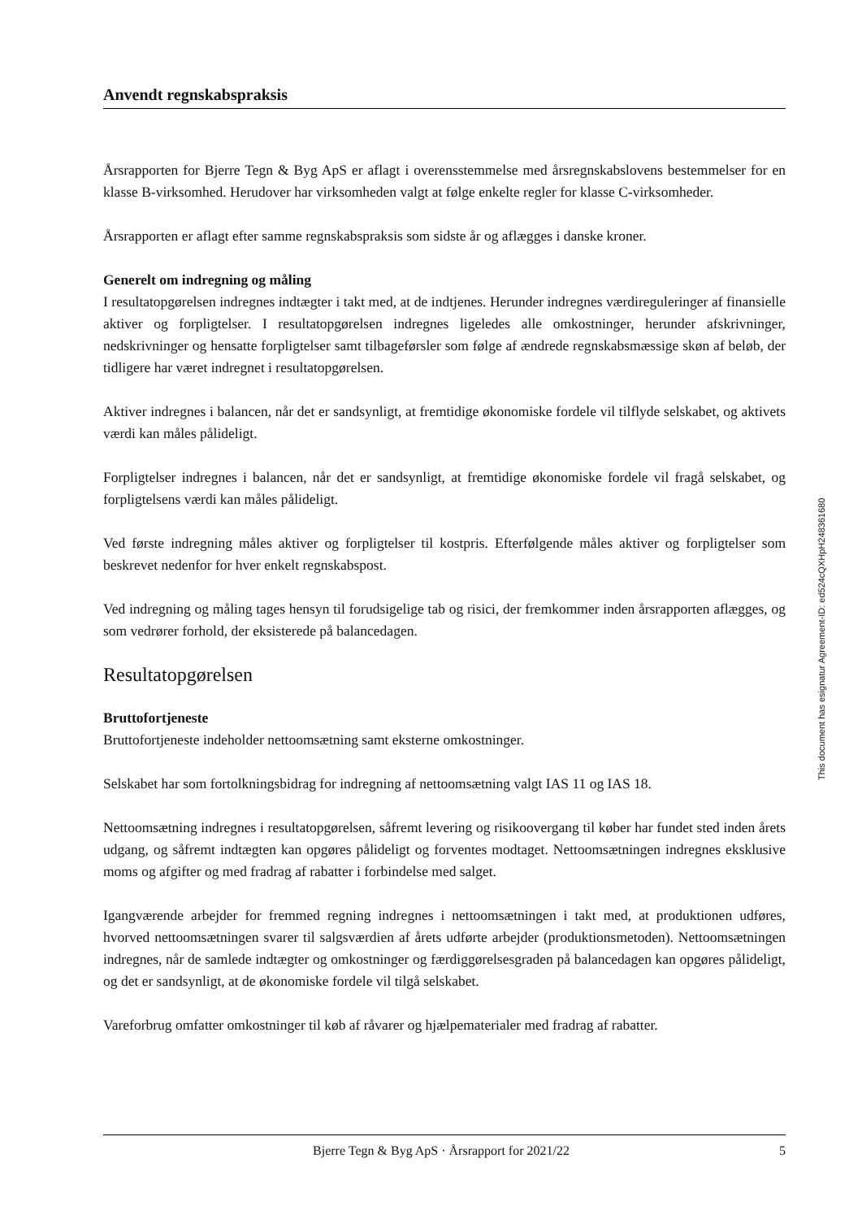Anvendt regnskabspraksis
Årsrapporten for Bjerre Tegn & Byg ApS er aflagt i overensstemmelse med årsregnskabslovens bestemmelser for en klasse B-virksomhed. Herudover har virksomheden valgt at følge enkelte regler for klasse C-virksomheder.
Årsrapporten er aflagt efter samme regnskabspraksis som sidste år og aflægges i danske kroner.
Generelt om indregning og måling
I resultatopgørelsen indregnes indtægter i takt med, at de indtjenes. Herunder indregnes værdireguleringer af finansielle aktiver og forpligtelser. I resultatopgørelsen indregnes ligeledes alle omkostninger, herunder afskrivninger, nedskrivninger og hensatte forpligtelser samt tilbageførsler som følge af ændrede regnskabsmæssige skøn af beløb, der tidligere har været indregnet i resultatopgørelsen.
Aktiver indregnes i balancen, når det er sandsynligt, at fremtidige økonomiske fordele vil tilflyde selskabet, og aktivets værdi kan måles pålideligt.
Forpligtelser indregnes i balancen, når det er sandsynligt, at fremtidige økonomiske fordele vil fragå selskabet, og forpligtelsens værdi kan måles pålideligt.
Ved første indregning måles aktiver og forpligtelser til kostpris. Efterfølgende måles aktiver og forpligtelser som beskrevet nedenfor for hver enkelt regnskabspost.
Ved indregning og måling tages hensyn til forudsigelige tab og risici, der fremkommer inden årsrapporten aflægges, og som vedrører forhold, der eksisterede på balancedagen.
Resultatopgørelsen
Bruttofortjeneste
Bruttofortjeneste indeholder nettoomsætning samt eksterne omkostninger.
Selskabet har som fortolkningsbidrag for indregning af nettoomsætning valgt IAS 11 og IAS 18.
Nettoomsætning indregnes i resultatopgørelsen, såfremt levering og risikoovergang til køber har fundet sted inden årets udgang, og såfremt indtægten kan opgøres pålideligt og forventes modtaget. Nettoomsætningen indregnes eksklusive moms og afgifter og med fradrag af rabatter i forbindelse med salget.
Igangværende arbejder for fremmed regning indregnes i nettoomsætningen i takt med, at produktionen udføres, hvorved nettoomsætningen svarer til salgsværdien af årets udførte arbejder (produktionsmetoden). Nettoomsætningen indregnes, når de samlede indtægter og omkostninger og færdiggørelsesgraden på balancedagen kan opgøres pålideligt, og det er sandsynligt, at de økonomiske fordele vil tilgå selskabet.
Vareforbrug omfatter omkostninger til køb af råvarer og hjælpematerialer med fradrag af rabatter.
This document has esignatur Agreement-ID: ed524cQXHpH248361680
Bjerre Tegn & Byg ApS · Årsrapport for 2021/22 5